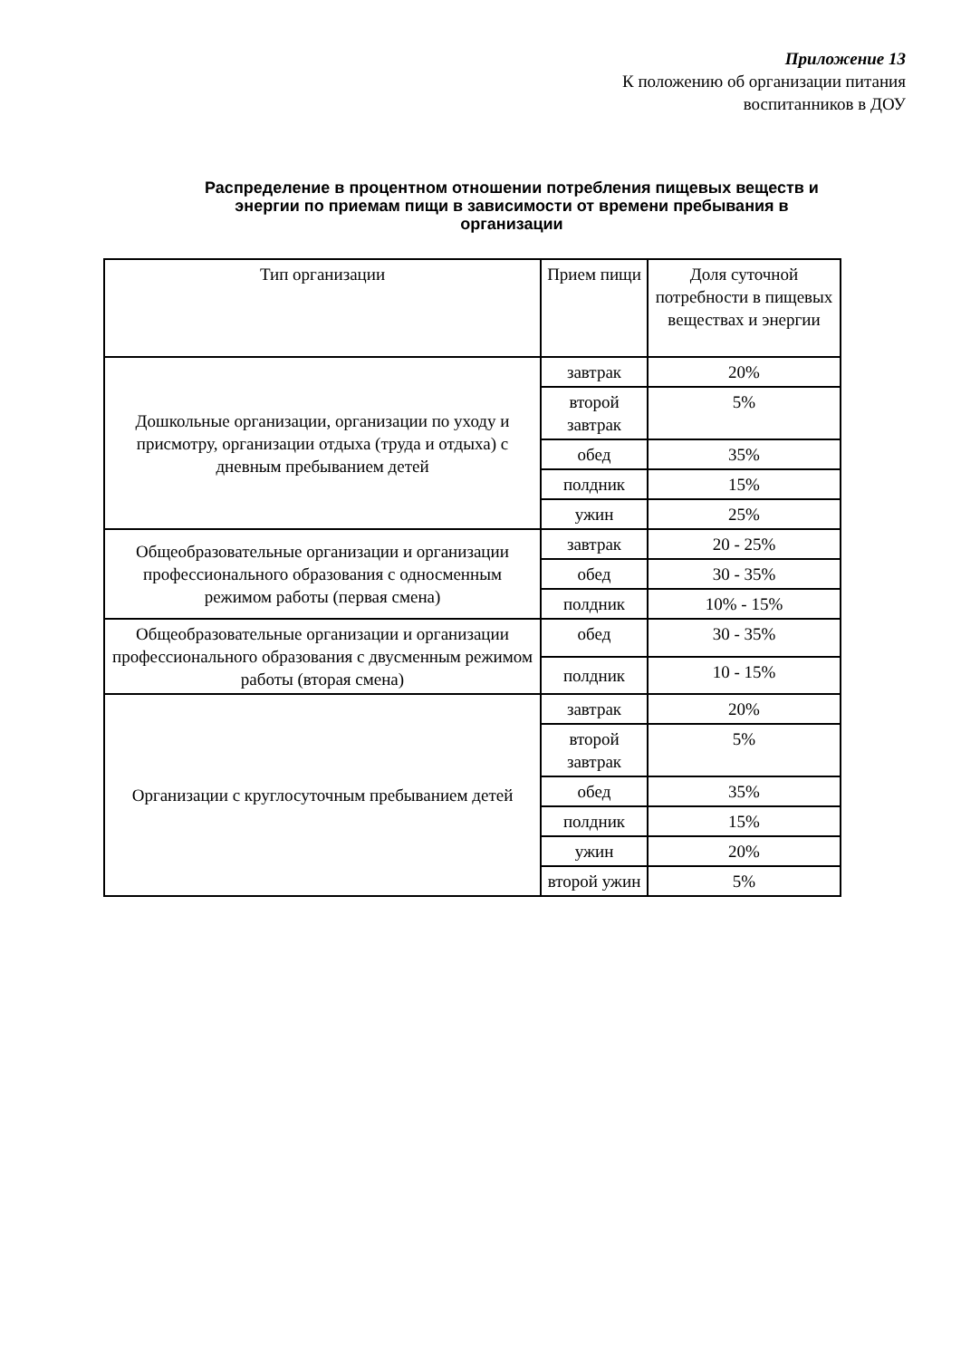Приложение 13
К положению об организации питания
воспитанников в ДОУ
Распределение в процентном отношении потребления пищевых веществ и энергии по приемам пищи в зависимости от времени пребывания в организации
| Тип организации | Прием пищи | Доля суточной потребности в пищевых веществах и энергии |
| Дошкольные организации, организации по уходу и присмотру, организации отдыха (труда и отдыха) с дневным пребыванием детей | завтрак | 20% |
| | второй завтрак | 5% |
| | обед | 35% |
| | полдник | 15% |
| | ужин | 25% |
| Общеобразовательные организации и организации профессионального образования с односменным режимом работы (первая смена) | завтрак | 20 - 25% |
| | обед | 30 - 35% |
| | полдник | 10% - 15% |
| Общеобразовательные организации и организации профессионального образования с двусменным режимом работы (вторая смена) | обед | 30 - 35% |
| | полдник | 10 - 15% |
| Организации с круглосуточным пребыванием детей | завтрак | 20% |
| | второй завтрак | 5% |
| | обед | 35% |
| | полдник | 15% |
| | ужин | 20% |
| | второй ужин | 5% |